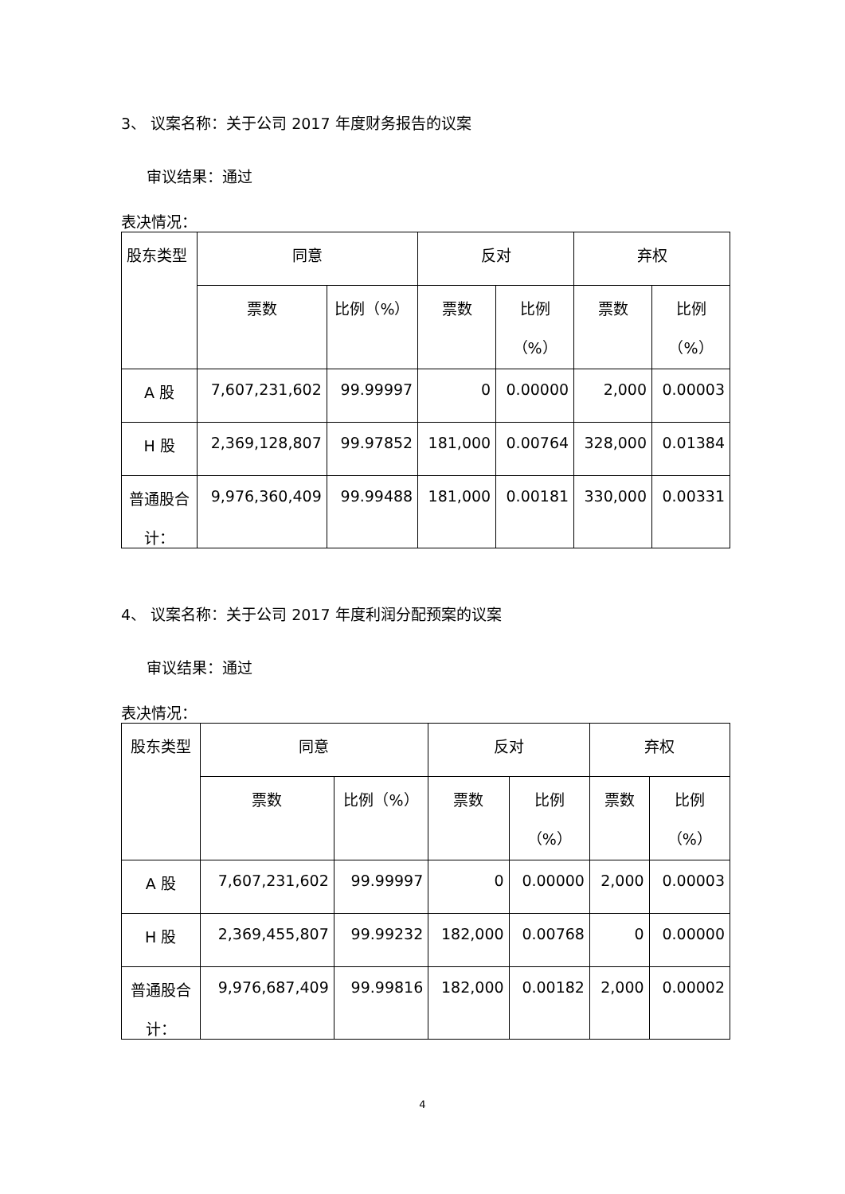3、 议案名称：关于公司 2017 年度财务报告的议案
审议结果：通过
表决情况：
| 股东类型 | 同意 | | 反对 | | 弃权 | |
| --- | --- | --- | --- | --- | --- | --- |
| | 票数 | 比例（%） | 票数 | 比例 （%） | 票数 | 比例 （%） |
| A 股 | 7,607,231,602 | 99.99997 | 0 | 0.00000 | 2,000 | 0.00003 |
| H 股 | 2,369,128,807 | 99.97852 | 181,000 | 0.00764 | 328,000 | 0.01384 |
| 普通股合 计： | 9,976,360,409 | 99.99488 | 181,000 | 0.00181 | 330,000 | 0.00331 |
4、 议案名称：关于公司 2017 年度利润分配预案的议案
审议结果：通过
表决情况：
| 股东类型 | 同意 | | 反对 | | 弃权 | |
| --- | --- | --- | --- | --- | --- | --- |
| | 票数 | 比例（%） | 票数 | 比例 （%） | 票数 | 比例 （%） |
| A 股 | 7,607,231,602 | 99.99997 | 0 | 0.00000 | 2,000 | 0.00003 |
| H 股 | 2,369,455,807 | 99.99232 | 182,000 | 0.00768 | 0 | 0.00000 |
| 普通股合 计： | 9,976,687,409 | 99.99816 | 182,000 | 0.00182 | 2,000 | 0.00002 |
4